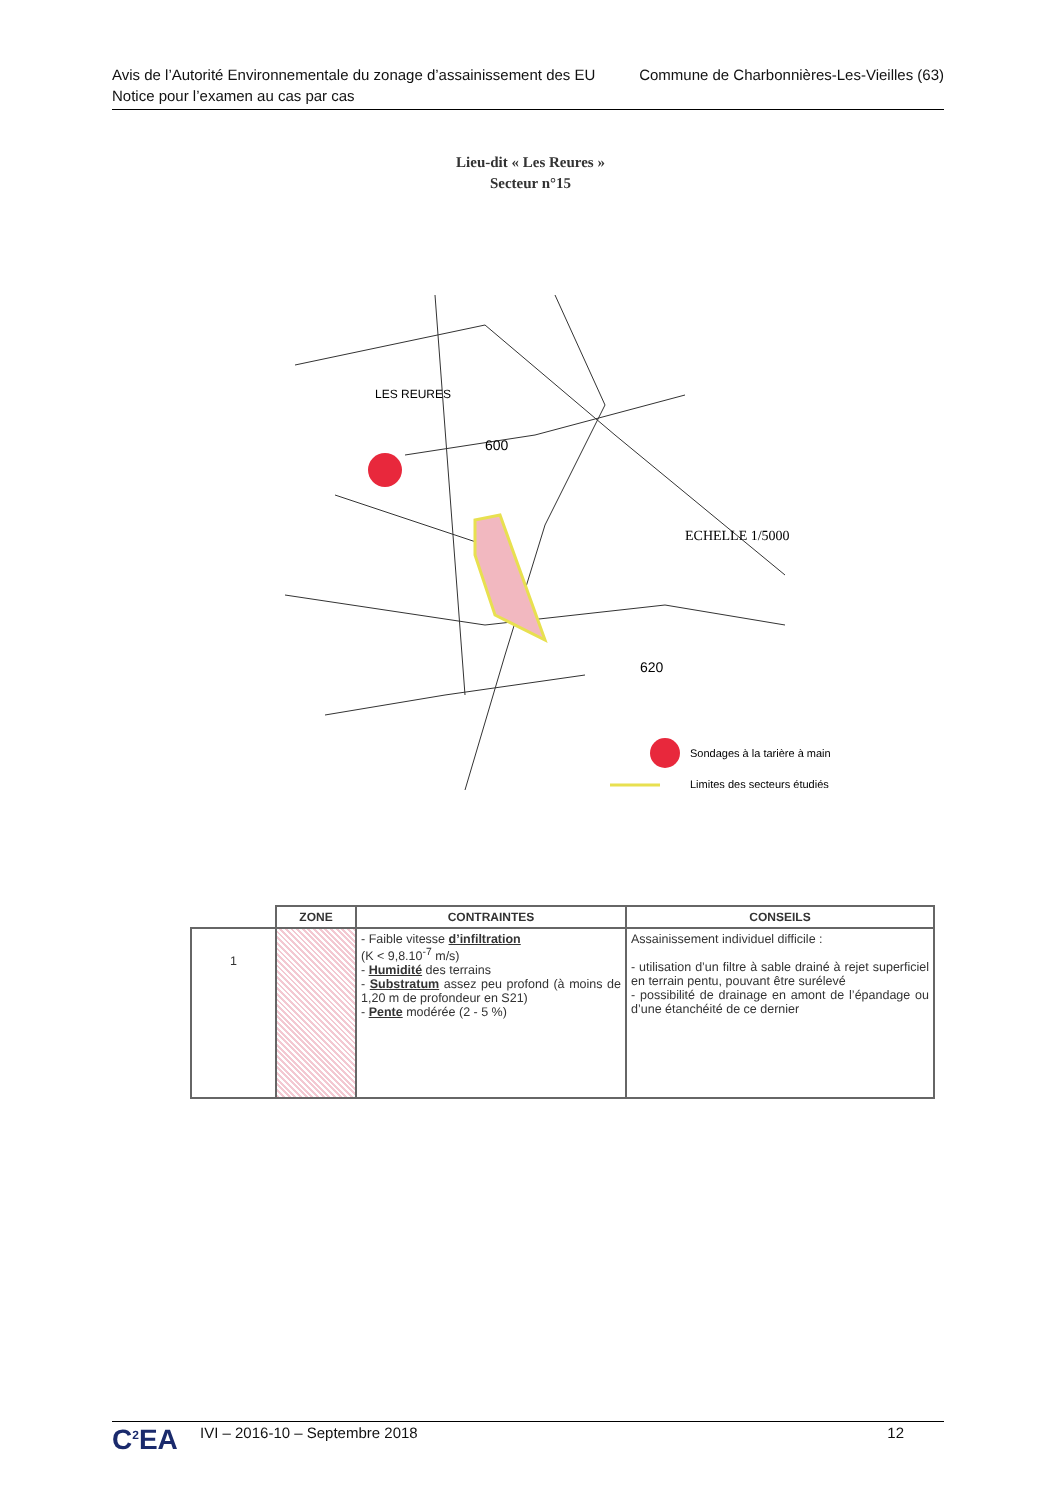Avis de l’Autorité Environnementale du zonage d’assainissement des EU
Notice pour l’examen au cas par cas
Commune de Charbonnières-Les-Vieilles (63)
Lieu-dit « Les Reures »
Secteur n°15
600
LES REURES
ECHELLE 1/5000
620
Sondages à la tarière à main
Limites des secteurs étudiés
| | ZONE | CONTRAINTES | CONSEILS |
| --- | --- | --- | --- |
| 1 | | - Faible vitesse d’infiltration (K < 9,8.10<sup>-7</sup> m/s) - Humidité des terrains - Substratum assez peu profond (à moins de 1,20 m de profondeur en S21) - Pente modérée (2 - 5 %) | Assainissement individuel difficile : - utilisation d’un filtre à sable drainé à rejet superficiel en terrain pentu, pouvant être surélevé - possibilité de drainage en amont de l’épandage ou d’une étanchéité de ce dernier |
C<sup>2</sup>EA
IVI – 2016-10 – Septembre 2018 12